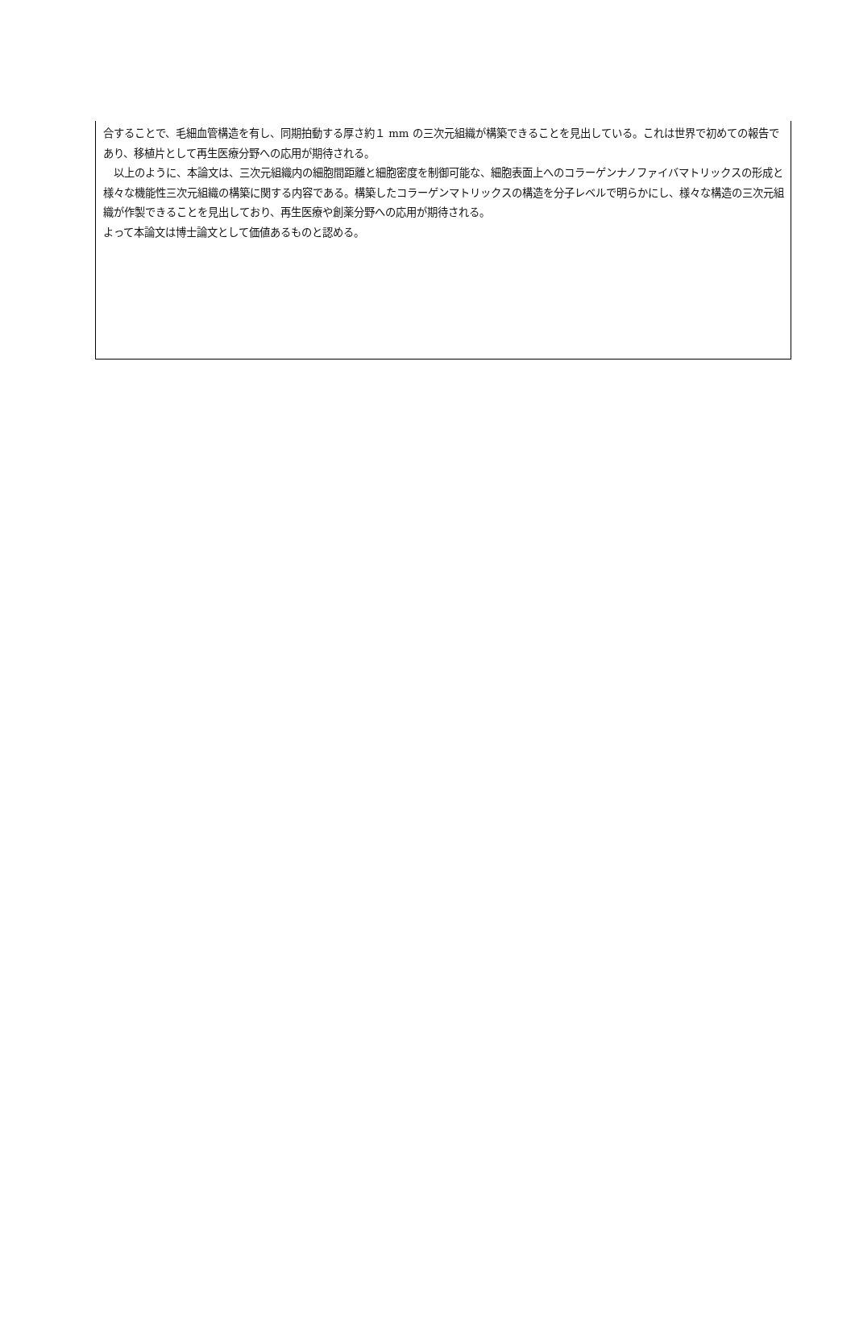合することで、毛細血管構造を有し、同期拍動する厚さ約１ mm の三次元組織が構築できることを見出している。これは世界で初めての報告であり、移植片として再生医療分野への応用が期待される。
　以上のように、本論文は、三次元組織内の細胞間距離と細胞密度を制御可能な、細胞表面上へのコラーゲンナノファイバマトリックスの形成と様々な機能性三次元組織の構築に関する内容である。構築したコラーゲンマトリックスの構造を分子レベルで明らかにし、様々な構造の三次元組織が作製できることを見出しており、再生医療や創薬分野への応用が期待される。
よって本論文は博士論文として価値あるものと認める。